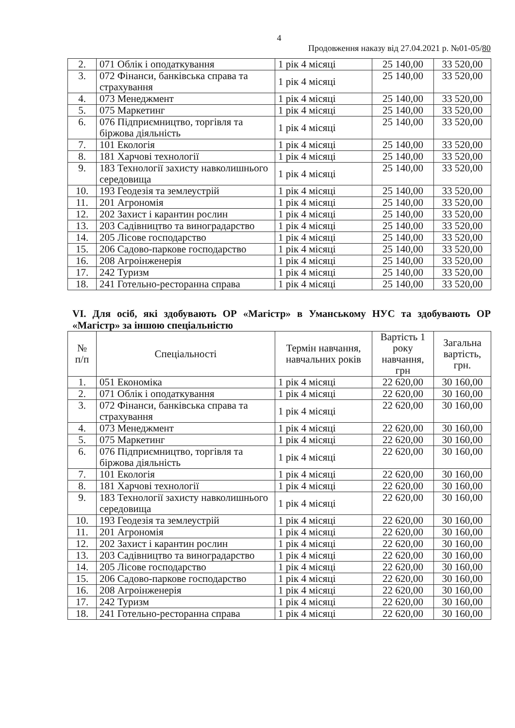4
Продовження наказу від 27.04.2021 р. №01-05/80
| 2. | 071 Облік і оподаткування | 1 рік 4 місяці | 25 140,00 | 33 520,00 |
| 3. | 072 Фінанси, банківська справа та страхування | 1 рік 4 місяці | 25 140,00 | 33 520,00 |
| 4. | 073 Менеджмент | 1 рік 4 місяці | 25 140,00 | 33 520,00 |
| 5. | 075 Маркетинг | 1 рік 4 місяці | 25 140,00 | 33 520,00 |
| 6. | 076 Підприємництво, торгівля та біржова діяльність | 1 рік 4 місяці | 25 140,00 | 33 520,00 |
| 7. | 101 Екологія | 1 рік 4 місяці | 25 140,00 | 33 520,00 |
| 8. | 181 Харчові технології | 1 рік 4 місяці | 25 140,00 | 33 520,00 |
| 9. | 183 Технології захисту навколишнього середовища | 1 рік 4 місяці | 25 140,00 | 33 520,00 |
| 10. | 193 Геодезія та землеустрій | 1 рік 4 місяці | 25 140,00 | 33 520,00 |
| 11. | 201 Агрономія | 1 рік 4 місяці | 25 140,00 | 33 520,00 |
| 12. | 202 Захист і карантин рослин | 1 рік 4 місяці | 25 140,00 | 33 520,00 |
| 13. | 203 Садівництво та виноградарство | 1 рік 4 місяці | 25 140,00 | 33 520,00 |
| 14. | 205 Лісове господарство | 1 рік 4 місяці | 25 140,00 | 33 520,00 |
| 15. | 206 Садово-паркове господарство | 1 рік 4 місяці | 25 140,00 | 33 520,00 |
| 16. | 208 Агроінженерія | 1 рік 4 місяці | 25 140,00 | 33 520,00 |
| 17. | 242 Туризм | 1 рік 4 місяці | 25 140,00 | 33 520,00 |
| 18. | 241 Готельно-ресторанна справа | 1 рік 4 місяці | 25 140,00 | 33 520,00 |
VI. Для осіб, які здобувають ОР «Магістр» в Уманському НУС та здобувають ОР «Магістр» за іншою спеціальністю
| № п/п | Спеціальності | Термін навчання, навчальних років | Вартість 1 року навчання, грн | Загальна вартість, грн. |
| --- | --- | --- | --- | --- |
| 1. | 051 Економіка | 1 рік 4 місяці | 22 620,00 | 30 160,00 |
| 2. | 071 Облік і оподаткування | 1 рік 4 місяці | 22 620,00 | 30 160,00 |
| 3. | 072 Фінанси, банківська справа та страхування | 1 рік 4 місяці | 22 620,00 | 30 160,00 |
| 4. | 073 Менеджмент | 1 рік 4 місяці | 22 620,00 | 30 160,00 |
| 5. | 075 Маркетинг | 1 рік 4 місяці | 22 620,00 | 30 160,00 |
| 6. | 076 Підприємництво, торгівля та біржова діяльність | 1 рік 4 місяці | 22 620,00 | 30 160,00 |
| 7. | 101 Екологія | 1 рік 4 місяці | 22 620,00 | 30 160,00 |
| 8. | 181 Харчові технології | 1 рік 4 місяці | 22 620,00 | 30 160,00 |
| 9. | 183 Технології захисту навколишнього середовища | 1 рік 4 місяці | 22 620,00 | 30 160,00 |
| 10. | 193 Геодезія та землеустрій | 1 рік 4 місяці | 22 620,00 | 30 160,00 |
| 11. | 201 Агрономія | 1 рік 4 місяці | 22 620,00 | 30 160,00 |
| 12. | 202 Захист і карантин рослин | 1 рік 4 місяці | 22 620,00 | 30 160,00 |
| 13. | 203 Садівництво та виноградарство | 1 рік 4 місяці | 22 620,00 | 30 160,00 |
| 14. | 205 Лісове господарство | 1 рік 4 місяці | 22 620,00 | 30 160,00 |
| 15. | 206 Садово-паркове господарство | 1 рік 4 місяці | 22 620,00 | 30 160,00 |
| 16. | 208 Агроінженерія | 1 рік 4 місяці | 22 620,00 | 30 160,00 |
| 17. | 242 Туризм | 1 рік 4 місяці | 22 620,00 | 30 160,00 |
| 18. | 241 Готельно-ресторанна справа | 1 рік 4 місяці | 22 620,00 | 30 160,00 |